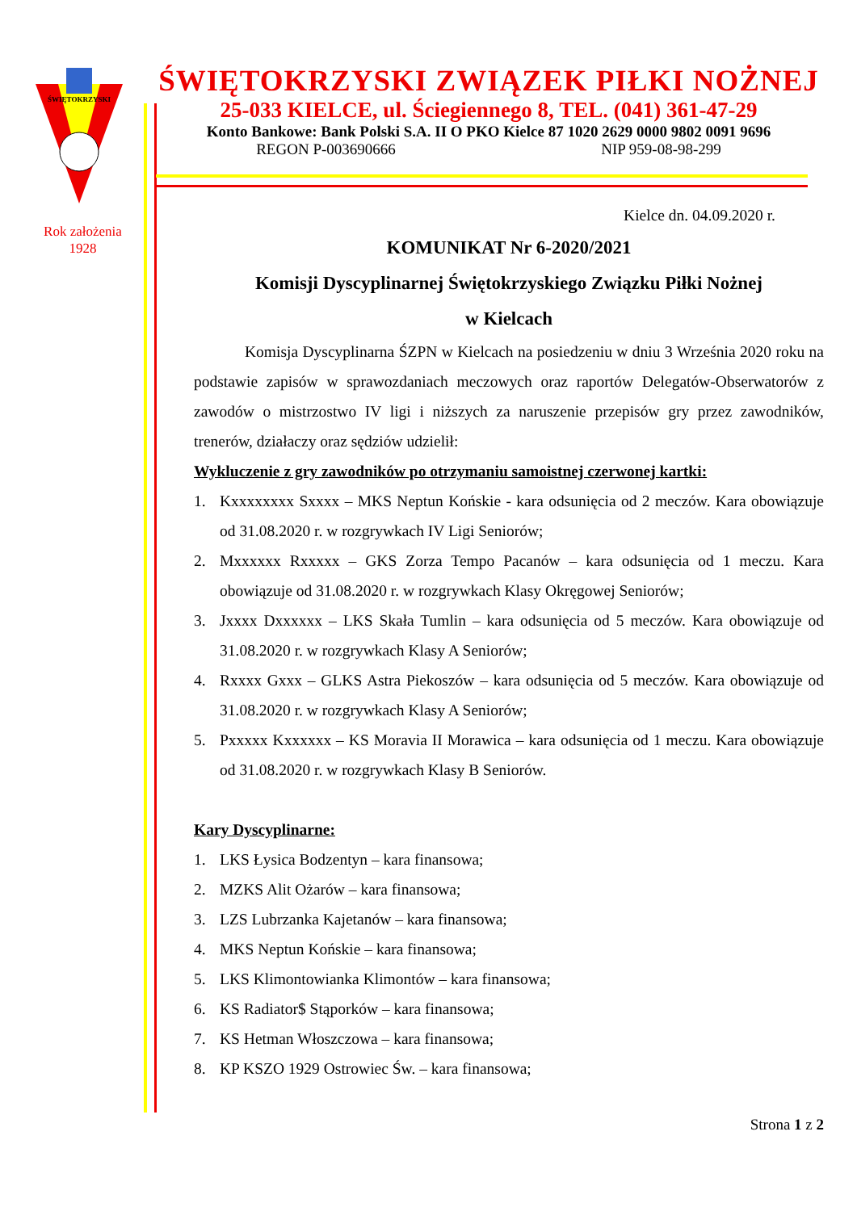ŚWIĘTOKRZYSKI
Rok założenia
1928
ŚWIĘTOKRZYSKI ZWIĄZEK PIŁKI NOŻNEJ
25-033 KIELCE, ul. Ściegiennego 8, TEL. (041) 361-47-29
Konto Bankowe: Bank Polski S.A. II O PKO Kielce 87 1020 2629 0000 9802 0091 9696
REGON P-003690666 NIP 959-08-98-299
Kielce dn. 04.09.2020 r.
KOMUNIKAT Nr 6-2020/2021
Komisji Dyscyplinarnej Świętokrzyskiego Związku Piłki Nożnej
w Kielcach
Komisja Dyscyplinarna ŚZPN w Kielcach na posiedzeniu w dniu 3 Września 2020 roku na podstawie zapisów w sprawozdaniach meczowych oraz raportów Delegatów-Obserwatorów z zawodów o mistrzostwo IV ligi i niższych za naruszenie przepisów gry przez zawodników, trenerów, działaczy oraz sędziów udzielił:
Wykluczenie z gry zawodników po otrzymaniu samoistnej czerwonej kartki:
1. Kxxxxxxxx Sxxxx – MKS Neptun Końskie - kara odsunięcia od 2 meczów. Kara obowiązuje od 31.08.2020 r. w rozgrywkach IV Ligi Seniorów;
2. Mxxxxxx Rxxxxx – GKS Zorza Tempo Pacanów – kara odsunięcia od 1 meczu. Kara obowiązuje od 31.08.2020 r. w rozgrywkach Klasy Okręgowej Seniorów;
3. Jxxxx Dxxxxxx – LKS Skała Tumlin – kara odsunięcia od 5 meczów. Kara obowiązuje od 31.08.2020 r. w rozgrywkach Klasy A Seniorów;
4. Rxxxx Gxxx – GLKS Astra Piekoszów – kara odsunięcia od 5 meczów. Kara obowiązuje od 31.08.2020 r. w rozgrywkach Klasy A Seniorów;
5. Pxxxxx Kxxxxxx – KS Moravia II Morawica – kara odsunięcia od 1 meczu. Kara obowiązuje od 31.08.2020 r. w rozgrywkach Klasy B Seniorów.
Kary Dyscyplinarne:
1. LKS Łysica Bodzentyn – kara finansowa;
2. MZKS Alit Ożarów – kara finansowa;
3. LZS Lubrzanka Kajetanów – kara finansowa;
4. MKS Neptun Końskie – kara finansowa;
5. LKS Klimontowianka Klimontów – kara finansowa;
6. KS Radiator$ Stąporków – kara finansowa;
7. KS Hetman Włoszczowa – kara finansowa;
8. KP KSZO 1929 Ostrowiec Św. – kara finansowa;
Strona 1 z 2